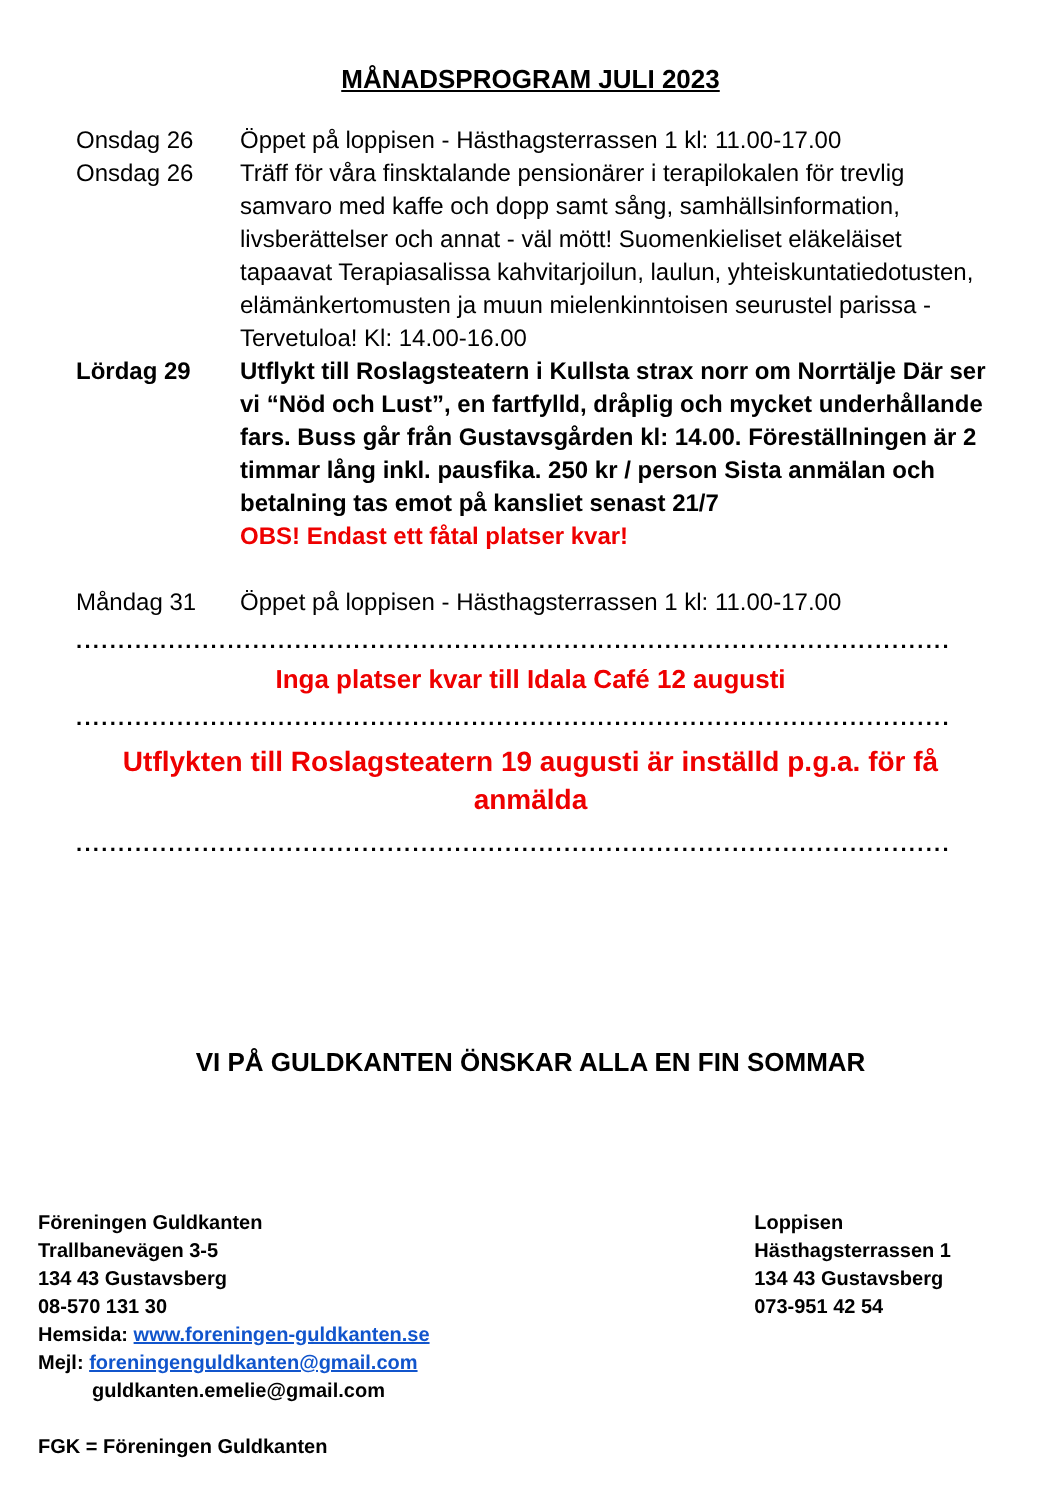MÅNADSPROGRAM JULI 2023
Onsdag 26 Öppet på loppisen - Hästhagsterrassen 1 kl: 11.00-17.00
Onsdag 26 Träff för våra finsktalande pensionärer i terapilokalen för trevlig samvaro med kaffe och dopp samt sång, samhällsinformation, livsberättelser och annat - väl mött! Suomenkieliset eläkeläiset tapaavat Terapiasalissa kahvitarjoilun, laulun, yhteiskuntatiedotusten, elämänkertomusten ja muun mielenkinntoisen seurustel parissa - Tervetuloa! Kl: 14.00-16.00
Lördag 29 Utflykt till Roslagsteatern i Kullsta strax norr om Norrtälje Där ser vi “Nöd och Lust”, en fartfylld, dråplig och mycket underhållande fars. Buss går från Gustavsgården kl: 14.00. Föreställningen är 2 timmar lång inkl. pausfika. 250 kr / person Sista anmälan och betalning tas emot på kansliet senast 21/7
OBS! Endast ett fåtal platser kvar!
Måndag 31 Öppet på loppisen - Hästhagsterrassen 1 kl: 11.00-17.00
........................................................................................................
Inga platser kvar till Idala Café 12 augusti
........................................................................................................
Utflykten till Roslagsteatern 19 augusti är inställd p.g.a. för få anmälda
........................................................................................................
VI PÅ GULDKANTEN ÖNSKAR ALLA EN FIN SOMMAR
Föreningen Guldkanten
Trallbanevägen 3-5
134 43 Gustavsberg
08-570 131 30
Hemsida: www.foreningen-guldkanten.se
Mejl: foreningenguldkanten@gmail.com
guldkanten.emelie@gmail.com
FGK = Föreningen Guldkanten
Loppisen
Hästhagsterrassen 1
134 43 Gustavsberg
073-951 42 54